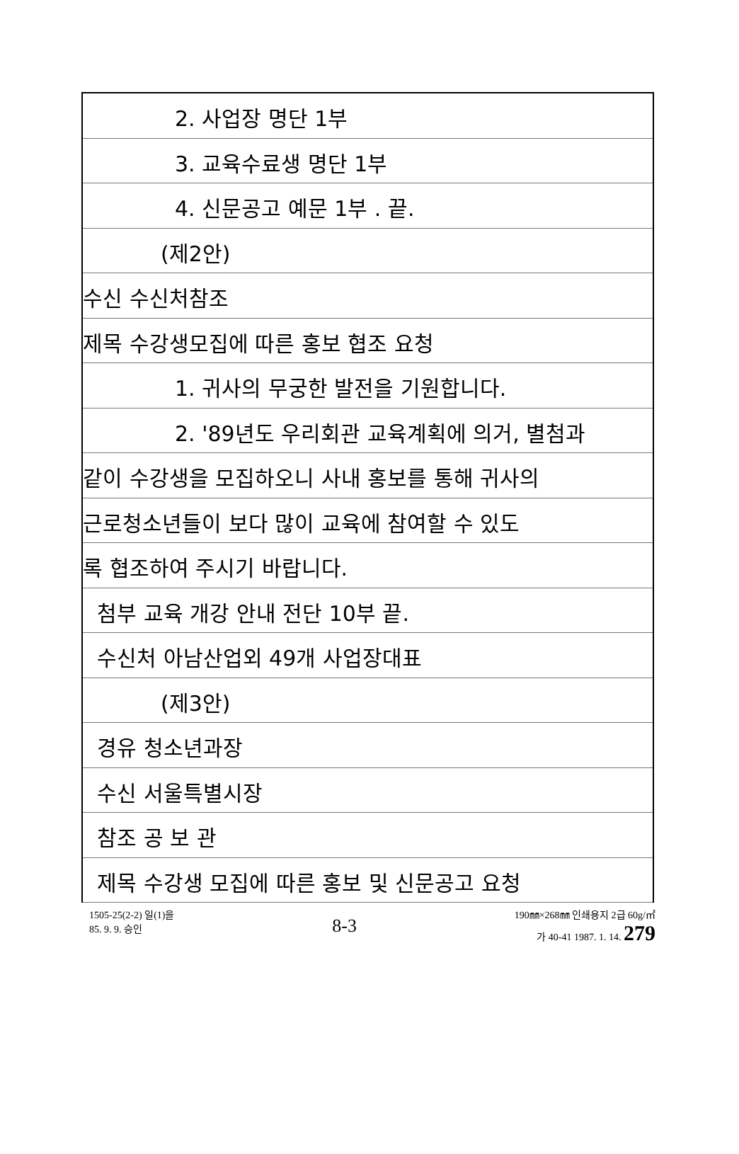2. 사업장 명단 1부
3. 교육수료생 명단 1부
4. 신문공고 예문 1부 . 끝.
(제2안)
수신 수신처참조
제목 수강생모집에 따른 홍보 협조 요청
1. 귀사의 무궁한 발전을 기원합니다.
2. '89년도 우리회관 교육계획에 의거, 별첨과
같이 수강생을 모집하오니 사내 홍보를 통해 귀사의
근로청소년들이 보다 많이 교육에 참여할 수 있도
록 협조하여 주시기 바랍니다.
첨부 교육 개강 안내 전단 10부 끝.
수신처 아남산업외 49개 사업장대표
(제3안)
경유 청소년과장
수신 서울특별시장
참조 공 보 관
제목 수강생 모집에 따른 홍보 및 신문공고 요청
1505-25(2-2) 일(1)을
85. 9. 9. 승인
8-3
190㎜×268㎜ 인쇄용지 2급 60g/㎡
가 40-41 1987. 1. 14. 279